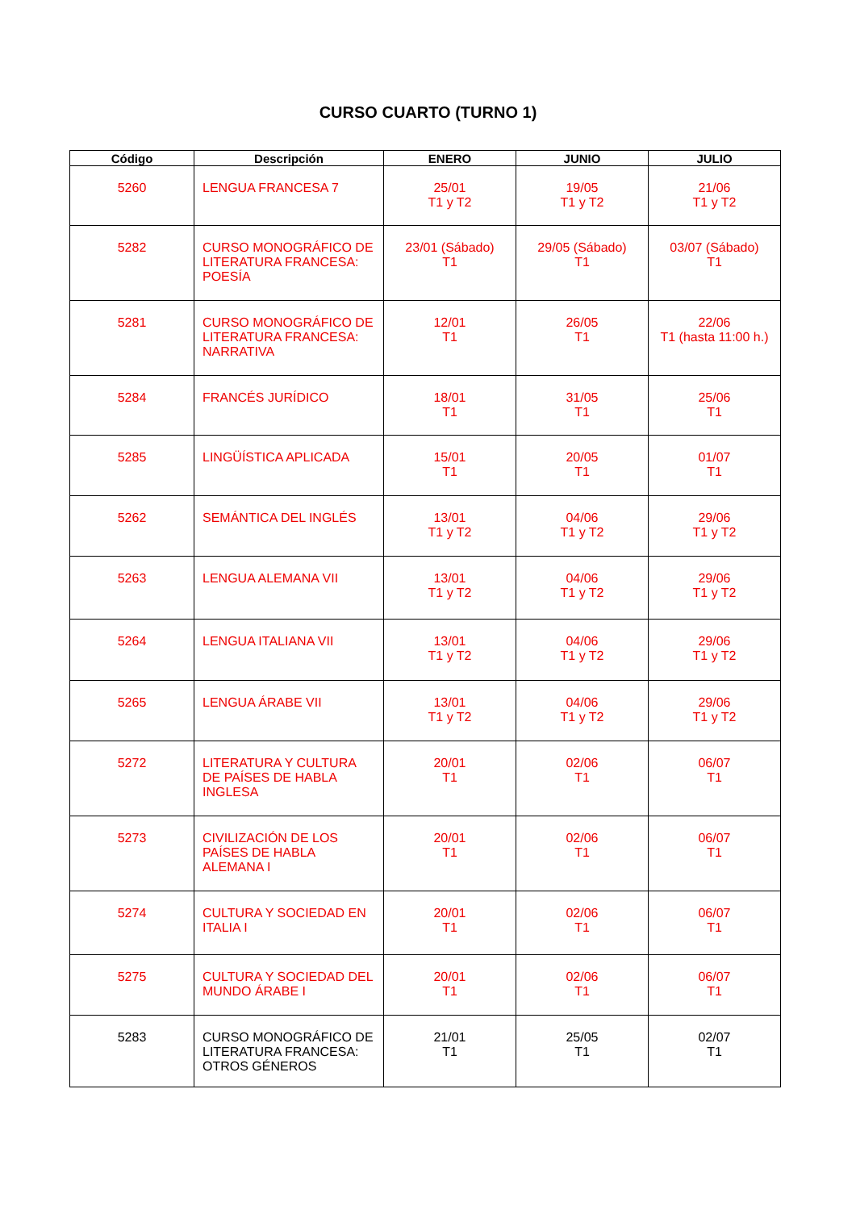CURSO CUARTO (TURNO 1)
| Código | Descripción | ENERO | JUNIO | JULIO |
| --- | --- | --- | --- | --- |
| 5260 | LENGUA FRANCESA 7 | 25/01 T1 y T2 | 19/05 T1 y T2 | 21/06 T1 y T2 |
| 5282 | CURSO MONOGRÁFICO DE LITERATURA FRANCESA: POESÍA | 23/01 (Sábado) T1 | 29/05 (Sábado) T1 | 03/07 (Sábado) T1 |
| 5281 | CURSO MONOGRÁFICO DE LITERATURA FRANCESA: NARRATIVA | 12/01 T1 | 26/05 T1 | 22/06 T1 (hasta 11:00 h.) |
| 5284 | FRANCÉS JURÍDICO | 18/01 T1 | 31/05 T1 | 25/06 T1 |
| 5285 | LINGÜÍSTICA APLICADA | 15/01 T1 | 20/05 T1 | 01/07 T1 |
| 5262 | SEMÁNTICA DEL INGLÉS | 13/01 T1 y T2 | 04/06 T1 y T2 | 29/06 T1 y T2 |
| 5263 | LENGUA ALEMANA VII | 13/01 T1 y T2 | 04/06 T1 y T2 | 29/06 T1 y T2 |
| 5264 | LENGUA ITALIANA VII | 13/01 T1 y T2 | 04/06 T1 y T2 | 29/06 T1 y T2 |
| 5265 | LENGUA ÁRABE VII | 13/01 T1 y T2 | 04/06 T1 y T2 | 29/06 T1 y T2 |
| 5272 | LITERATURA Y CULTURA DE PAÍSES DE HABLA INGLESA | 20/01 T1 | 02/06 T1 | 06/07 T1 |
| 5273 | CIVILIZACIÓN DE LOS PAÍSES DE HABLA ALEMANA I | 20/01 T1 | 02/06 T1 | 06/07 T1 |
| 5274 | CULTURA Y SOCIEDAD EN ITALIA I | 20/01 T1 | 02/06 T1 | 06/07 T1 |
| 5275 | CULTURA Y SOCIEDAD DEL MUNDO ÁRABE I | 20/01 T1 | 02/06 T1 | 06/07 T1 |
| 5283 | CURSO MONOGRÁFICO DE LITERATURA FRANCESA: OTROS GÉNEROS | 21/01 T1 | 25/05 T1 | 02/07 T1 |